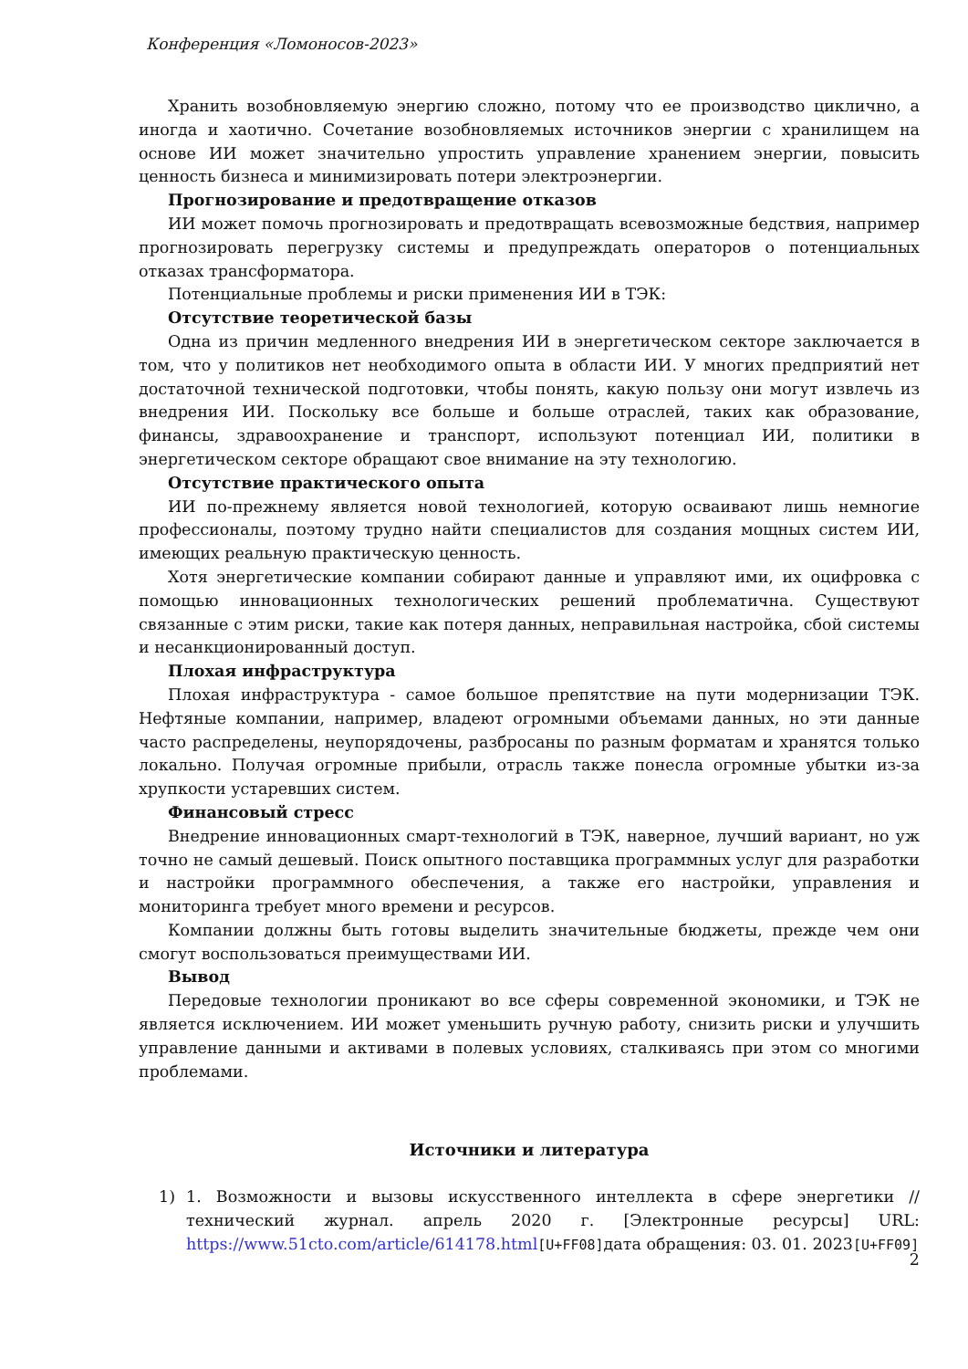Конференция «Ломоносов-2023»
Хранить возобновляемую энергию сложно, потому что ее производство циклично, а иногда и хаотично. Сочетание возобновляемых источников энергии с хранилищем на основе ИИ может значительно упростить управление хранением энергии, повысить ценность бизнеса и минимизировать потери электроэнергии.
Прогнозирование и предотвращение отказов
ИИ может помочь прогнозировать и предотвращать всевозможные бедствия, например прогнозировать перегрузку системы и предупреждать операторов о потенциальных отказах трансформатора.
Потенциальные проблемы и риски применения ИИ в ТЭК:
Отсутствие теоретической базы
Одна из причин медленного внедрения ИИ в энергетическом секторе заключается в том, что у политиков нет необходимого опыта в области ИИ. У многих предприятий нет достаточной технической подготовки, чтобы понять, какую пользу они могут извлечь из внедрения ИИ. Поскольку все больше и больше отраслей, таких как образование, финансы, здравоохранение и транспорт, используют потенциал ИИ, политики в энергетическом секторе обращают свое внимание на эту технологию.
Отсутствие практического опыта
ИИ по-прежнему является новой технологией, которую осваивают лишь немногие профессионалы, поэтому трудно найти специалистов для создания мощных систем ИИ, имеющих реальную практическую ценность.
Хотя энергетические компании собирают данные и управляют ими, их оцифровка с помощью инновационных технологических решений проблематична. Существуют связанные с этим риски, такие как потеря данных, неправильная настройка, сбой системы и несанкционированный доступ.
Плохая инфраструктура
Плохая инфраструктура - самое большое препятствие на пути модернизации ТЭК. Нефтяные компании, например, владеют огромными объемами данных, но эти данные часто распределены, неупорядочены, разбросаны по разным форматам и хранятся только локально. Получая огромные прибыли, отрасль также понесла огромные убытки из-за хрупкости устаревших систем.
Финансовый стресс
Внедрение инновационных смарт-технологий в ТЭК, наверное, лучший вариант, но уж точно не самый дешевый. Поиск опытного поставщика программных услуг для разработки и настройки программного обеспечения, а также его настройки, управления и мониторинга требует много времени и ресурсов.
Компании должны быть готовы выделить значительные бюджеты, прежде чем они смогут воспользоваться преимуществами ИИ.
Вывод
Передовые технологии проникают во все сферы современной экономики, и ТЭК не является исключением. ИИ может уменьшить ручную работу, снизить риски и улучшить управление данными и активами в полевых условиях, сталкиваясь при этом со многими проблемами.
Источники и литература
1) 1. Возможности и вызовы искусственного интеллекта в сфере энергетики // технический журнал. апрель 2020 г. [Электронные ресурсы] URL: https://www.51cto.com/article/614178.html[U+FF08] дата обращения: 03. 01. 2023[U+FF09]
2